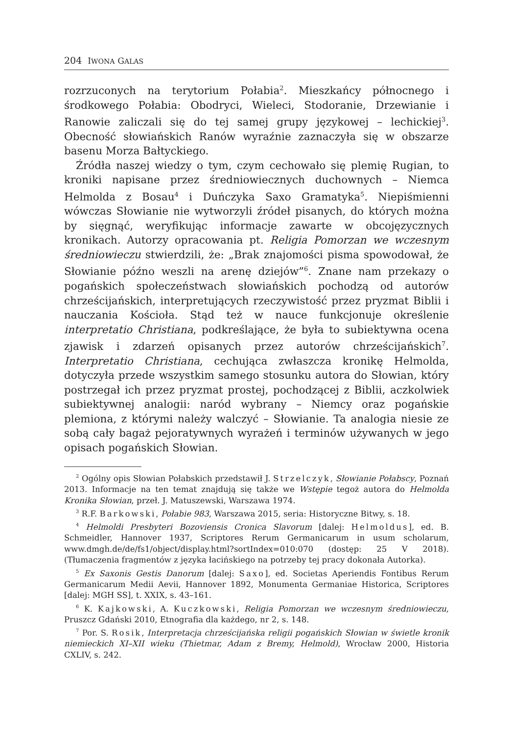204 IWONA GALAS
rozrzuconych na terytorium Połabia<sup>2</sup>. Mieszkańcy północnego i środkowego Połabia: Obodryci, Wieleci, Stodoranie, Drzewianie i Ranowie zaliczali się do tej samej grupy językowej – lechickiej<sup>3</sup>. Obecność słowiańskich Ranów wyraźnie zaznaczyła się w obszarze basenu Morza Bałtyckiego.
Źródła naszej wiedzy o tym, czym cechowało się plemię Rugian, to kroniki napisane przez średniowiecznych duchownych – Niemca Helmolda z Bosau<sup>4</sup> i Duńczyka Saxo Gramatyka<sup>5</sup>. Niepiśmienni wówczas Słowianie nie wytworzyli źródeł pisanych, do których można by sięgnąć, weryfikując informacje zawarte w obcojęzycznych kronikach. Autorzy opracowania pt. Religia Pomorzan we wczesnym średniowieczu stwierdzili, że: „Brak znajomości pisma spowodował, że Słowianie późno weszli na arenę dziejów”<sup>6</sup>. Znane nam przekazy o pogańskich społeczeństwach słowiańskich pochodzą od autorów chrześcijańskich, interpretujących rzeczywistość przez pryzmat Biblii i nauczania Kościoła. Stąd też w nauce funkcjonuje określenie interpretatio Christiana, podkreślające, że była to subiektywna ocena zjawisk i zdarzeń opisanych przez autorów chrześcijańskich<sup>7</sup>. Interpretatio Christiana, cechująca zwłaszcza kronikę Helmolda, dotyczyła przede wszystkim samego stosunku autora do Słowian, który postrzegał ich przez pryzmat prostej, pochodzącej z Biblii, aczkolwiek subiektywnej analogii: naród wybrany – Niemcy oraz pogańskie plemiona, z którymi należy walczyć – Słowianie. Ta analogia niesie ze sobą cały bagaż pejoratywnych wyrażeń i terminów używanych w jego opisach pogańskich Słowian.
<sup>2</sup> Ogólny opis Słowian Połabskich przedstawił J. Strzelczyk, Słowianie Połabscy, Poznań 2013. Informacje na ten temat znajdują się także we Wstępie tegoż autora do Helmolda Kronika Słowian, przeł. J. Matuszewski, Warszawa 1974.
<sup>3</sup> R.F. Barkowski, Połabie 983, Warszawa 2015, seria: Historyczne Bitwy, s. 18.
<sup>4</sup> Helmoldi Presbyteri Bozoviensis Cronica Slavorum [dalej: Helmoldus], ed. B. Schmeidler, Hannover 1937, Scriptores Rerum Germanicarum in usum scholarum, www.dmgh.de/de/fs1/object/display.html?sortIndex=010:070 (dostęp: 25 V 2018). (Tłumaczenia fragmentów z języka łacińskiego na potrzeby tej pracy dokonała Autorka).
<sup>5</sup> Ex Saxonis Gestis Danorum [dalej: Saxo], ed. Societas Aperiendis Fontibus Rerum Germanicarum Medii Aevii, Hannover 1892, Monumenta Germaniae Historica, Scriptores [dalej: MGH SS], t. XXIX, s. 43–161.
<sup>6</sup> K. Kajkowski, A. Kuczkowski, Religia Pomorzan we wczesnym średniowieczu, Pruszcz Gdański 2010, Etnografia dla każdego, nr 2, s. 148.
<sup>7</sup> Por. S. Rosik, Interpretacja chrześcijańska religii pogańskich Słowian w świetle kronik niemieckich XI–XII wieku (Thietmar, Adam z Bremy, Helmold), Wrocław 2000, Historia CXLIV, s. 242.